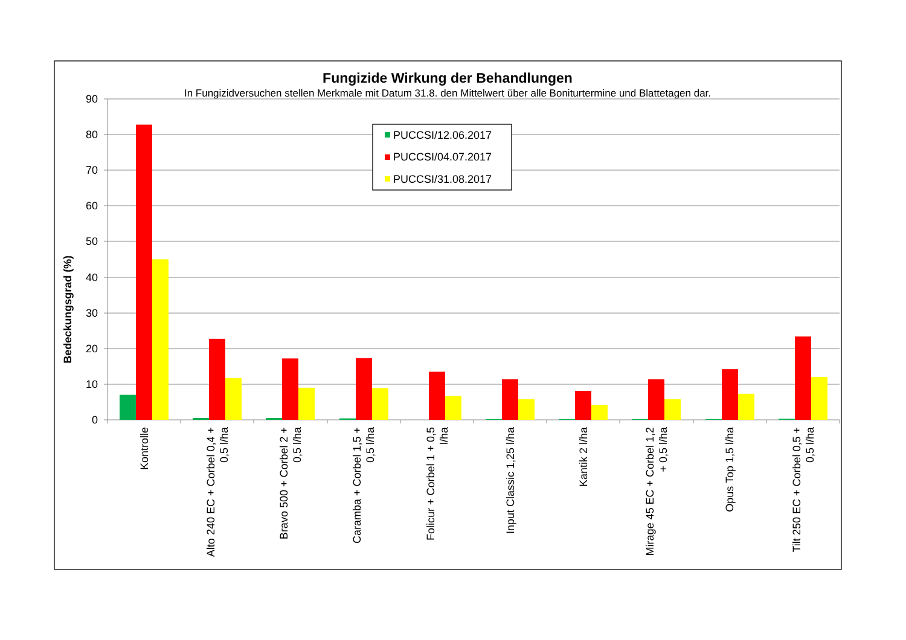Fungizide Wirkung der Behandlungen
In Fungizidversuchen stellen Merkmale mit Datum 31.8. den Mittelwert über alle Boniturtermine und Blattetagen dar.
90
80
70
60
50
40
30
20
10
0
Bedeckungsgrad (%)
PUCCSI/12.06.2017
PUCCSI/04.07.2017
PUCCSI/31.08.2017
Kontrolle
Alto 240 EC + Corbel 0,4 + 0,5 l/ha
Bravo 500 + Corbel 2 + 0,5 l/ha
Caramba + Corbel 1,5 + 0,5 l/ha
Folicur + Corbel 1 + 0,5 l/ha
Input Classic 1,25 l/ha
Kantik 2 l/ha
Mirage 45 EC + Corbel 1,2 + 0,5 l/ha
Opus Top 1,5 l/ha
Tilt 250 EC + Corbel 0,5 + 0,5 l/ha